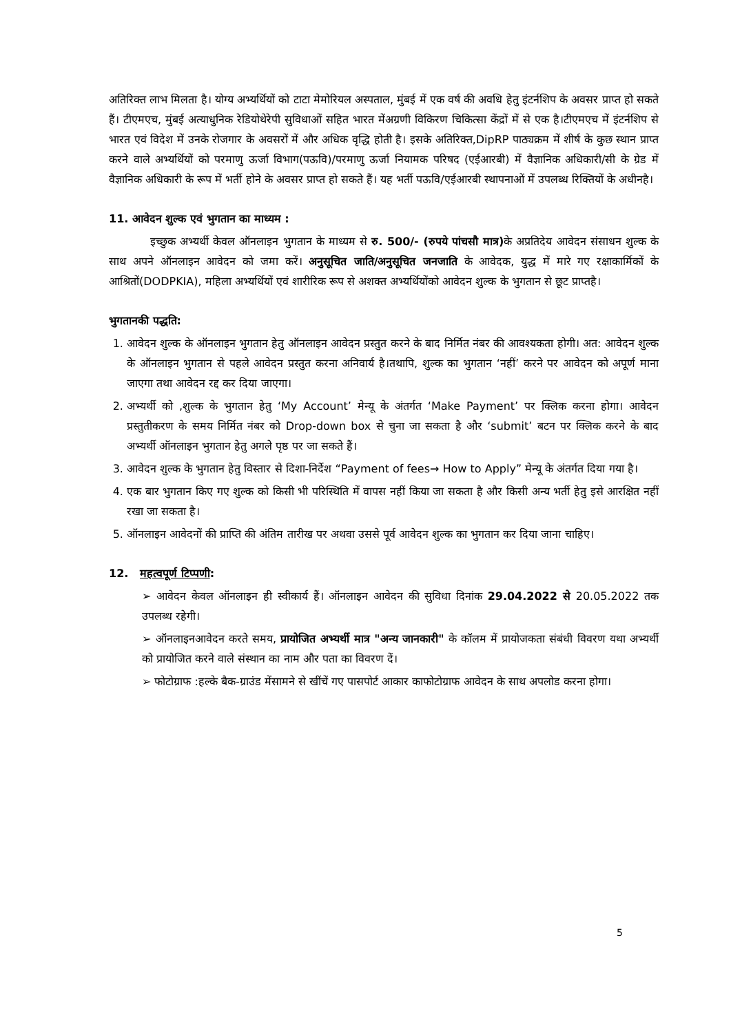अतिरिक्त लाभ मिलता है। योग्य अभ्यर्थियों को टाटा मेमोरियल अस्पताल, मुंबई में एक वर्ष की अवधि हेतु इंटर्नशिप के अवसर प्राप्त हो सकते हैं। टीएमएच, मुंबई अत्याधुनिक रेडियोथेरेपी सुविधाओं सहित भारत मेंअग्रणी विकिरण चिकित्सा केंद्रों में से एक है।टीएमएच में इंटर्नशिप से भारत एवं विदेश में उनके रोजगार के अवसरों में और अधिक वृद्धि होती है। इसके अतिरिक्त,DipRP पाठ्यक्रम में शीर्ष के कुछ स्थान प्राप्त करने वाले अभ्यर्थियों को परमाणु ऊर्जा विभाग(पऊवि)/परमाणु ऊर्जा नियामक परिषद (एईआरबी) में वैज्ञानिक अधिकारी/सी के ग्रेड में वैज्ञानिक अधिकारी के रूप में भर्ती होने के अवसर प्राप्त हो सकते हैं। यह भर्ती पऊवि/एईआरबी स्थापनाओं में उपलब्ध रिक्तियों के अधीनहै।
11. आवेदन शुल्क एवं भुगतान का माध्यम :
इच्छुक अभ्यर्थी केवल ऑनलाइन भुगतान के माध्यम से रु. 500/- (रुपये पांचसौ मात्र) के अप्रतिदेय आवेदन संसाधन शुल्क के साथ अपने ऑनलाइन आवेदन को जमा करें। अनुसूचित जाति/अनुसूचित जनजाति के आवेदक, युद्ध में मारे गए रक्षाकार्मिकों के आश्रितों(DODPKIA), महिला अभ्यर्थियों एवं शारीरिक रूप से अशक्त अभ्यर्थियोंको आवेदन शुल्क के भुगतान से छूट प्राप्तहै।
भुगतानकी पद्धति:
आवेदन शुल्क के ऑनलाइन भुगतान हेतु ऑनलाइन आवेदन प्रस्तुत करने के बाद निर्मित नंबर की आवश्यकता होगी। अत: आवेदन शुल्क के ऑनलाइन भुगतान से पहले आवेदन प्रस्तुत करना अनिवार्य है।तथापि, शुल्क का भुगतान ‘नहीं’ करने पर आवेदन को अपूर्ण माना जाएगा तथा आवेदन रद्द कर दिया जाएगा।
अभ्यर्थी को ,शुल्क के भुगतान हेतु ‘My Account’ मेन्यू के अंतर्गत ‘Make Payment’ पर क्लिक करना होगा। आवेदन प्रस्तुतीकरण के समय निर्मित नंबर को Drop-down box से चुना जा सकता है और ‘submit’ बटन पर क्लिक करने के बाद अभ्यर्थी ऑनलाइन भुगतान हेतु अगले पृष्ठ पर जा सकते हैं।
आवेदन शुल्क के भुगतान हेतु विस्तार से दिशा-निर्देश “Payment of fees→ How to Apply” मेन्यू के अंतर्गत दिया गया है।
एक बार भुगतान किए गए शुल्क को किसी भी परिस्थिति में वापस नहीं किया जा सकता है और किसी अन्य भर्ती हेतु इसे आरक्षित नहीं रखा जा सकता है।
ऑनलाइन आवेदनों की प्राप्ति की अंतिम तारीख पर अथवा उससे पूर्व आवेदन शुल्क का भुगतान कर दिया जाना चाहिए।
12. महत्वपूर्ण टिप्पणी:
➢ आवेदन केवल ऑनलाइन ही स्वीकार्य हैं। ऑनलाइन आवेदन की सुविधा दिनांक 29.04.2022 से 20.05.2022 तक उपलब्ध रहेगी।
➢ ऑनलाइनआवेदन करते समय, प्रायोजित अभ्यर्थी मात्र "अन्य जानकारी" के कॉलम में प्रायोजकता संबंधी विवरण यथा अभ्यर्थी को प्रायोजित करने वाले संस्थान का नाम और पता का विवरण दें।
➢ फोटोग्राफ :हल्के बैक-ग्राउंड मेंसामने से खींचें गए पासपोर्ट आकार काफोटोग्राफ आवेदन के साथ अपलोड करना होगा।
5